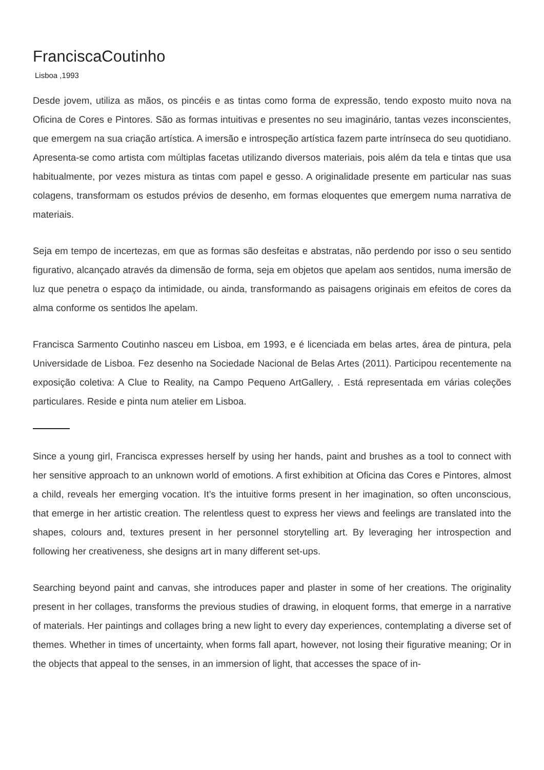FranciscaCoutinho
Lisboa ,1993
Desde jovem, utiliza as mãos, os pincéis e as tintas como forma de expressão, tendo exposto muito nova na Oficina de Cores e Pintores. São as formas intuitivas e presentes no seu imaginário, tantas vezes inconscientes, que emergem na sua criação artística. A imersão e introspeção artística fazem parte intrínseca do seu quotidiano. Apresenta-se como artista com múltiplas facetas utilizando diversos materiais, pois além da tela e tintas que usa habitualmente, por vezes mistura as tintas com papel e gesso. A originalidade presente em particular nas suas colagens, transformam os estudos prévios de desenho, em formas eloquentes que emergem numa narrativa de materiais.
Seja em tempo de incertezas, em que as formas são desfeitas e abstratas, não perdendo por isso o seu sentido figurativo, alcançado através da dimensão de forma, seja em objetos que apelam aos sentidos, numa imersão de luz que penetra o espaço da intimidade, ou ainda, transformando as paisagens originais em efeitos de cores da alma conforme os sentidos lhe apelam.
Francisca Sarmento Coutinho nasceu em Lisboa, em 1993, e é licenciada em belas artes, área de pintura, pela Universidade de Lisboa. Fez desenho na Sociedade Nacional de Belas Artes (2011). Participou recentemente na exposição coletiva: A Clue to Reality, na Campo Pequeno ArtGallery, . Está representada em várias coleções particulares. Reside e pinta num atelier em Lisboa.
Since a young girl, Francisca expresses herself by using her hands, paint and brushes as a tool to connect with her sensitive approach to an unknown world of emotions. A first exhibition at Oficina das Cores e Pintores, almost a child, reveals her emerging vocation. It’s the intuitive forms present in her imagination, so often unconscious, that emerge in her artistic creation. The relentless quest to express her views and feelings are translated into the shapes, colours and, textures present in her personnel storytelling art. By leveraging her introspection and following her creativeness, she designs art in many different set-ups.
Searching beyond paint and canvas, she introduces paper and plaster in some of her creations. The originality present in her collages, transforms the previous studies of drawing, in eloquent forms, that emerge in a narrative of materials. Her paintings and collages bring a new light to every day experiences, contemplating a diverse set of themes. Whether in times of uncertainty, when forms fall apart, however, not losing their figurative meaning; Or in the objects that appeal to the senses, in an immersion of light, that accesses the space of in-